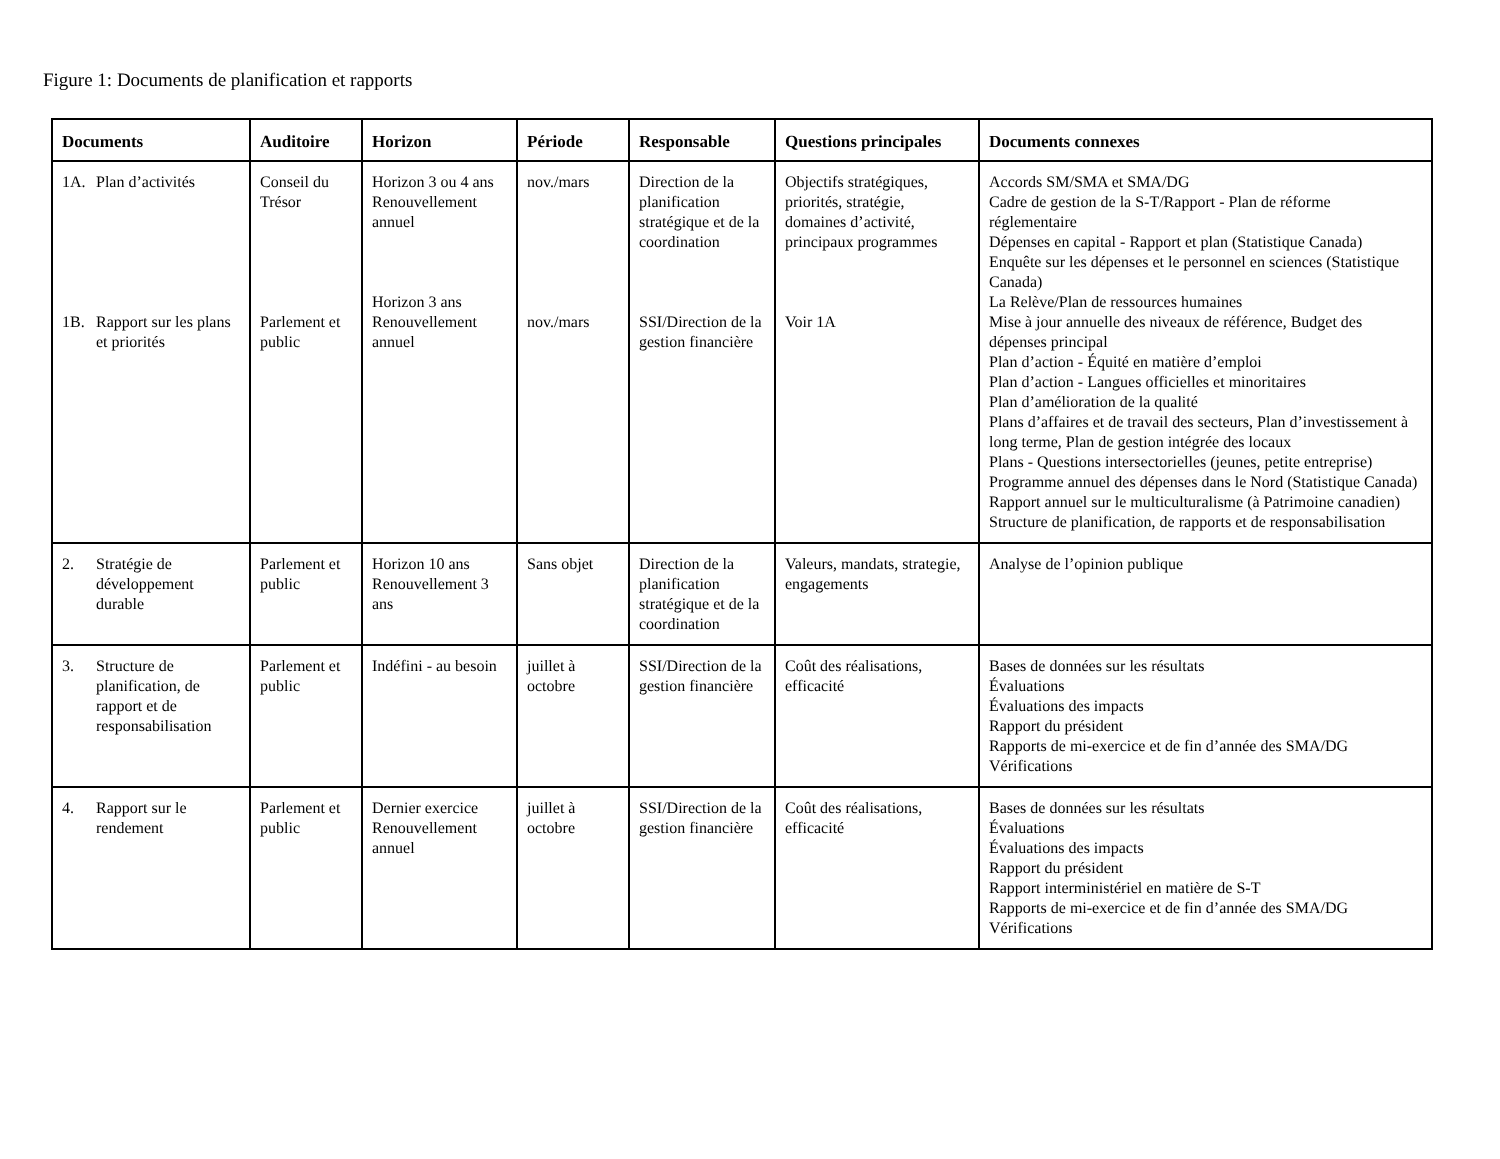Figure 1: Documents de planification et rapports
| Documents | Auditoire | Horizon | Période | Responsable | Questions principales | Documents connexes |
| --- | --- | --- | --- | --- | --- | --- |
| 1A. Plan d’activités 1B. Rapport sur les plans et priorités | Conseil du Trésor Parlement et public | Horizon 3 ou 4 ans Renouvellement annuel Horizon 3 ans Renouvellement annuel | nov./mars nov./mars | Direction de la planification stratégique et de la coordination SSI/Direction de la gestion financière | Objectifs stratégiques, priorités, stratégie, domaines d’activité, principaux programmes Voir 1A | Accords SM/SMA et SMA/DG Cadre de gestion de la S-T/Rapport - Plan de réforme réglementaire Dépenses en capital - Rapport et plan (Statistique Canada) Enquête sur les dépenses et le personnel en sciences (Statistique Canada) La Relève/Plan de ressources humaines Mise à jour annuelle des niveaux de référence, Budget des dépenses principal Plan d’action - Équité en matière d’emploi Plan d’action - Langues officielles et minoritaires Plan d’amélioration de la qualité Plans d’affaires et de travail des secteurs, Plan d’investissement à long terme, Plan de gestion intégrée des locaux Plans - Questions intersectorielles (jeunes, petite entreprise) Programme annuel des dépenses dans le Nord (Statistique Canada) Rapport annuel sur le multiculturalisme (à Patrimoine canadien) Structure de planification, de rapports et de responsabilisation |
| 2. Stratégie de développement durable | Parlement et public | Horizon 10 ans Renouvellement 3 ans | Sans objet | Direction de la planification stratégique et de la coordination | Valeurs, mandats, strategie, engagements | Analyse de l’opinion publique |
| 3. Structure de planification, de rapport et de responsabilisation | Parlement et public | Indéfini - au besoin | juillet à octobre | SSI/Direction de la gestion financière | Coût des réalisations, efficacité | Bases de données sur les résultats Évaluations Évaluations des impacts Rapport du président Rapports de mi-exercice et de fin d’année des SMA/DG Vérifications |
| 4. Rapport sur le rendement | Parlement et public | Dernier exercice Renouvellement annuel | juillet à octobre | SSI/Direction de la gestion financière | Coût des réalisations, efficacité | Bases de données sur les résultats Évaluations Évaluations des impacts Rapport du président Rapport interministériel en matière de S-T Rapports de mi-exercice et de fin d’année des SMA/DG Vérifications |